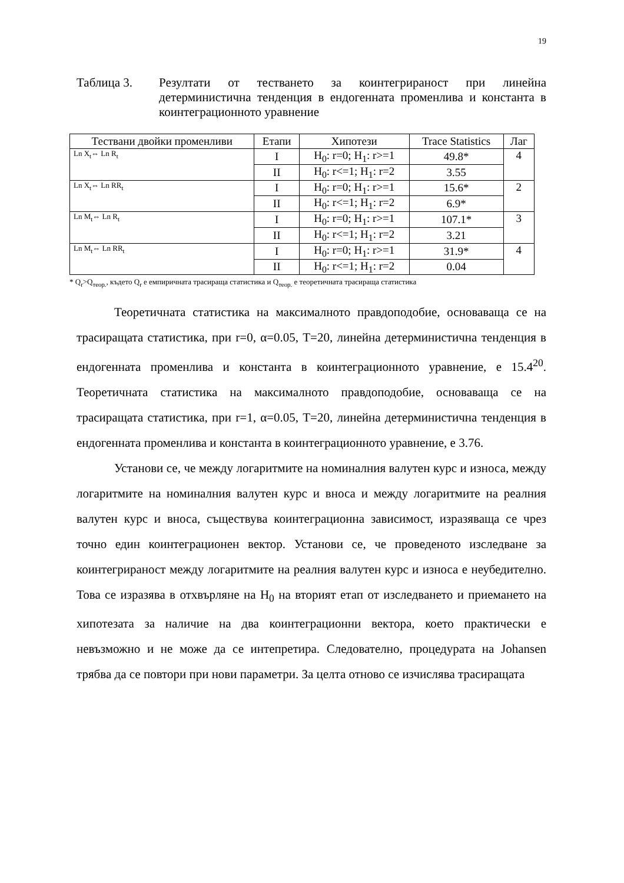19
Таблица 3. Резултати от тестването за коинтегрираност при линейна детерминистична тенденция в ендогенната променлива и константа в коинтеграционното уравнение
| Тествани двойки променливи | Етапи | Хипотези | Trace Statistics | Лаг |
| --- | --- | --- | --- | --- |
| Ln X<sub>t</sub>⇔ Ln R<sub>t</sub> | I | H<sub>0</sub>: r=0; H<sub>1</sub>: r>=1 | 49.8* | 4 |
| | II | H<sub>0</sub>: r<=1; H<sub>1</sub>: r=2 | 3.55 | |
| Ln X<sub>t</sub>⇔ Ln RR<sub>t</sub> | I | H<sub>0</sub>: r=0; H<sub>1</sub>: r>=1 | 15.6* | 2 |
| | II | H<sub>0</sub>: r<=1; H<sub>1</sub>: r=2 | 6.9* | |
| Ln M<sub>t</sub>⇔ Ln R<sub>t</sub> | I | H<sub>0</sub>: r=0; H<sub>1</sub>: r>=1 | 107.1* | 3 |
| | II | H<sub>0</sub>: r<=1; H<sub>1</sub>: r=2 | 3.21 | |
| Ln M<sub>t</sub>⇔ Ln RR<sub>t</sub> | I | H<sub>0</sub>: r=0; H<sub>1</sub>: r>=1 | 31.9* | 4 |
| | II | H<sub>0</sub>: r<=1; H<sub>1</sub>: r=2 | 0.04 | |
* Q<sub>r</sub>>Q<sub>теор.</sub>, където Q<sub>r</sub> е емпиричната трасираща статистика и Q<sub>теор.</sub> е теоретичната трасираща статистика
Теоретичната статистика на максималното правдоподобие, основаваща се на трасиращата статистика, при r=0, α=0.05, T=20, линейна детерминистична тенденция в ендогенната променлива и константа в коинтеграционното уравнение, е 15.4<sup>20</sup>. Теоретичната статистика на максималното правдоподобие, основаваща се на трасиращата статистика, при r=1, α=0.05, T=20, линейна детерминистична тенденция в ендогенната променлива и константа в коинтеграционното уравнение, е 3.76.
Установи се, че между логаритмите на номиналния валутен курс и износа, между логаритмите на номиналния валутен курс и вноса и между логаритмите на реалния валутен курс и вноса, съществува коинтеграционна зависимост, изразяваща се чрез точно един коинтеграционен вектор. Установи се, че проведеното изследване за коинтегрираност между логаритмите на реалния валутен курс и износа е неубедително. Това се изразява в отхвърляне на H<sub>0</sub> на вторият етап от изследването и приемането на хипотезата за наличие на два коинтеграционни вектора, което практически е невъзможно и не може да се интепретира. Следователно, процедурата на Johansen трябва да се повтори при нови параметри. За целта отново се изчислява трасиращата